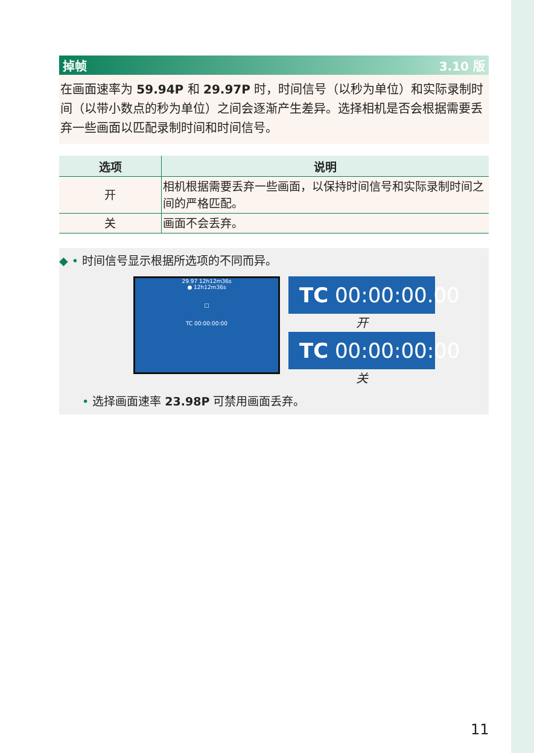掉帧 3.10 版
在画面速率为 59.94P 和 29.97P 时，时间信号（以秒为单位）和实际录制时间（以带小数点的秒为单位）之间会逐渐产生差异。选择相机是否会根据需要丢弃一些画面以匹配录制时间和时间信号。
| 选项 | 说明 |
| --- | --- |
| 开 | 相机根据需要丢弃一些画面，以保持时间信号和实际录制时间之间的严格匹配。 |
| 关 | 画面不会丢弃。 |
◆ • 时间信号显示根据所选项的不同而异。
29.97 12h12m36s
● 12h12m36s
□
TC 00:00:00:00
TC 00:00:00.00
开
TC 00:00:00:00
关
• 选择画面速率 23.98P 可禁用画面丢弃。
11